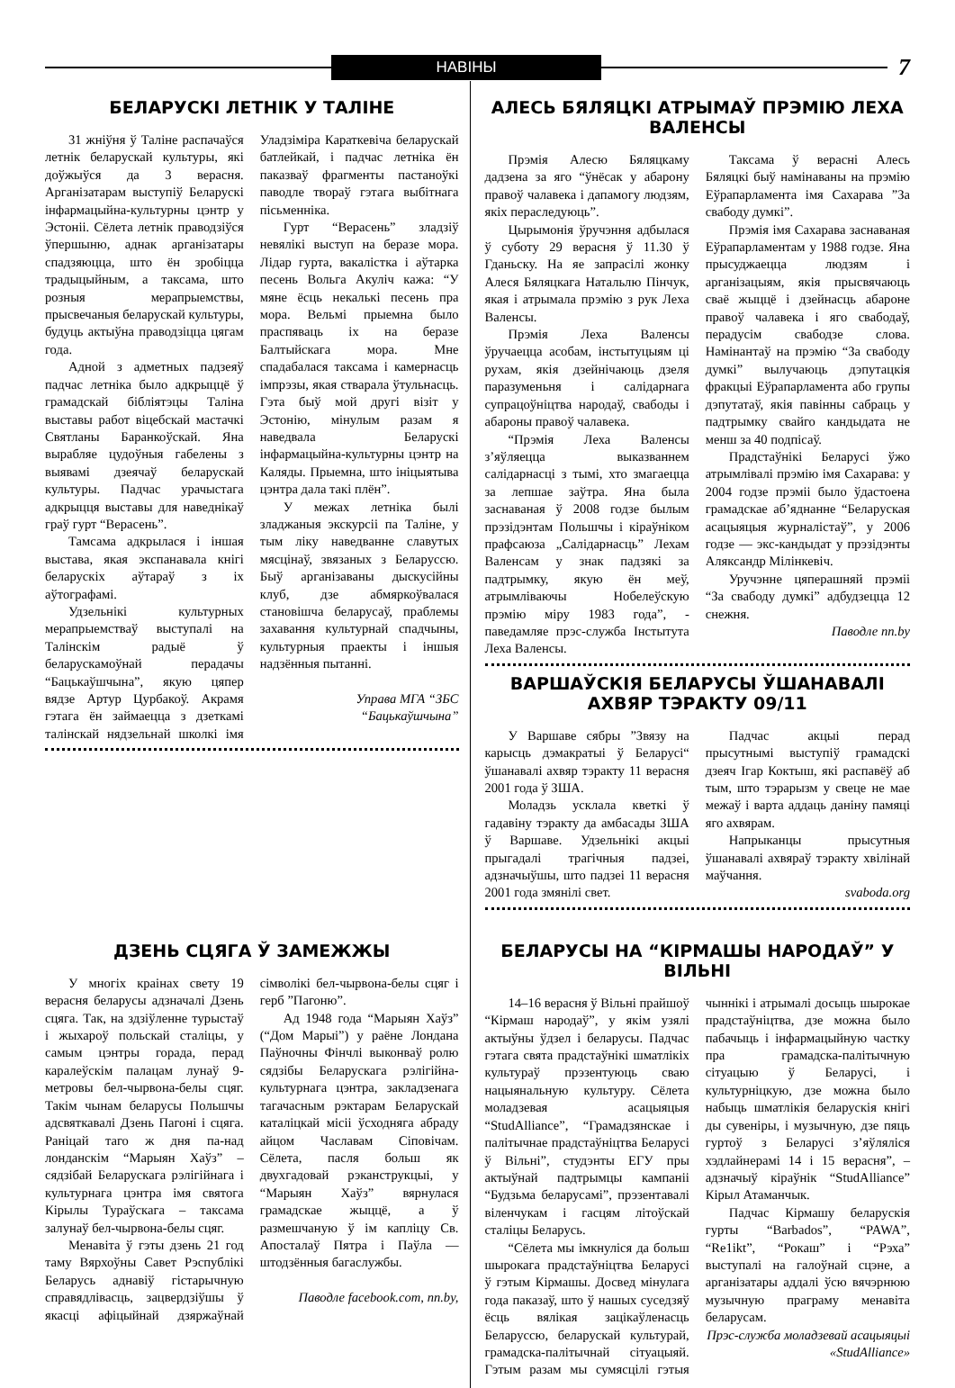НАВІНЫ
7
БЕЛАРУСКІ ЛЕТНІК У ТАЛІНЕ
31 жніўня ў Таліне распачаўся летнік беларускай культуры, які доўжыўся да 3 верасня. Арганізатарам выступіў Беларускі інфармацыйна-культурны цэнтр у Эстоніі. Сёлета летнік праводзіўся ўпершыню, аднак арганізатары спадзяюцца, што ён зробіцца традыцыйным, а таксама, што розныя мерапрыемствы, прысвечаныя беларускай культуры, будуць актыўна праводзіцца цягам года.
Адной з адметных падзеяў падчас летніка было адкрыццё ў грамадскай бібліятэцы Таліна выставы работ віцебскай мастачкі Святланы Баранкоўскай. Яна вырабляе цудоўныя габелены з выявамі дзеячаў беларускай культуры. Падчас урачыстага адкрыцця выставы для наведнікаў граў гурт “Верасень”.
Тамсама адкрылася і іншая выстава, якая экспанавала кнігі беларускіх аўтараў з іх аўтографамі.
Удзельнікі культурных мерапрыемстваў выступалі на Талінскім радыё ў беларускамоўнай перадачы “Бацькаўшчына”, якую цяпер вядзе Артур Цурбакоў. Акрамя гэтага ён займаецца з дзеткамі талінскай нядзельнай школкі імя Уладзіміра Караткевіча беларускай батлейкай, і падчас летніка ён паказваў фрагменты пастаноўкі паводле твораў гэтага выбітнага пісьменніка.
Гурт “Верасень” зладзіў невялікі выступ на беразе мора. Лідар гурта, вакалістка і аўтарка песень Вольга Акуліч кажа: “У мяне ёсць некалькі песень пра мора. Вельмі прыемна было праспяваць іх на беразе Балтыйскага мора. Мне спадабалася таксама і камернасць імпрэзы, якая стварала ўтульнасць. Гэта быў мой другі візіт у Эстонію, мінулым разам я наведвала Беларускі інфармацыйна-культурны цэнтр на Каляды. Прыемна, што ініцыятыва цэнтра дала такі плён”.
У межах летніка былі зладжаныя экскурсіі па Таліне, у тым ліку наведванне славутых мясцінаў, звязаных з Беларуссю. Быў арганізаваны дыскусійны клуб, дзе абмяркоўвалася становішча беларусаў, праблемы захавання культурнай спадчыны, культурныя праекты і іншыя надзённыя пытанні.
Управа МГА “ЗБС “Бацькаўшчына”
АЛЕСЬ БЯЛЯЦКІ АТРЫМАЎ ПРЭМІЮ ЛЕХА ВАЛЕНСЫ
Прэмія Алесю Бяляцкаму дадзена за яго “ўнёсак у абарону правоў чалавека і дапамогу людзям, якіх пераследуюць”.
Цырымонія ўручэння адбылася ў суботу 29 верасня ў 11.30 ў Гданьску. На яе запрасілі жонку Алеся Бяляцкага Натальлю Пінчук, якая і атрымала прэмію з рук Леха Валенсы.
Прэмія Леха Валенсы ўручаецца асобам, інстытуцыям ці рухам, якія дзейнічаюць дзеля паразуменьня і салідарнага супрацоўніцтва народаў, свабоды і абароны правоў чалавека.
“Прэмія Леха Валенсы з’яўляецца выказваннем салідарнасці з тымі, хто змагаецца за лепшае заўтра. Яна была заснаваная ў 2008 годзе былым прэзідэнтам Польшчы і кіраўніком прафсаюза „Салідарнасць” Лехам Валенсам у знак падзякі за падтрымку, якую ён меў, атрымліваючы Нобелеўскую прэмію міру 1983 года”, - паведамляе прэс-служба Інстытута Леха Валенсы.
Таксама ў верасні Алесь Бяляцкі быў намінаваны на прэмію Еўрапарламента імя Сахарава ”За свабоду думкі”.
Прэмія імя Сахарава заснаваная Еўрапарламентам у 1988 годзе. Яна прысуджаецца людзям і арганізацыям, якія прысвячаюць сваё жыццё і дзейнасць абароне правоў чалавека і яго свабодаў, перадусім свабодзе слова. Намінантаў на прэмію “За свабоду думкі” вылучаюць дэпутацкія фракцыі Еўрапарламента або групы дэпутатаў, якія павінны сабраць у падтрымку свайго кандыдата не менш за 40 подпісаў.
Прадстаўнікі Беларусі ўжо атрымлівалі прэмію імя Сахарава: у 2004 годзе прэміі было ўдастоена грамадскае аб’яднанне “Беларуская асацыяцыя журналістаў”, у 2006 годзе — экс-кандыдат у прэзідэнты Аляксандр Мілінкевіч.
Уручэнне цяперашняй прэміі “За свабоду думкі” адбудзецца 12 снежня.
Паводле nn.by
ВАРШАЎСКІЯ БЕЛАРУСЫ ЎШАНАВАЛІ
АХВЯР ТЭРАКТУ 09/11
У Варшаве сябры ”Звязу на карысць дэмакратыі ў Беларусі“ ўшанавалі ахвяр тэракту 11 верасня 2001 года ў ЗША.
Моладзь усклала кветкі ў гадавіну тэракту да амбасады ЗША ў Варшаве. Удзельнікі акцыі прыгадалі трагічныя падзеі, адзначыўшы, што падзеі 11 верасня 2001 года змянілі свет.
Падчас акцыі перад прысутнымі выступіў грамадскі дзеяч Ігар Коктыш, які распавёў аб тым, што тэрарызм у свеце не мае межаў і варта аддаць даніну памяці яго ахвярам.
Напрыканцы прысутныя ўшанавалі ахвяраў тэракту хвілінай маўчання.
svaboda.org
ДЗЕНЬ СЦЯГА Ў ЗАМЕЖЖЫ
У многіх краінах свету 19 верасня беларусы адзначалі Дзень сцяга. Так, на здзіўленне турыстаў і жыхароў польскай сталіцы, у самым цэнтры горада, перад каралеўскім палацам лунаў 9-метровы бел-чырвона-белы сцяг. Такім чынам беларусы Польшчы адсвяткавалі Дзень Пагоні і сцяга. Раніцай таго ж дня па-над лонданскім “Марыян Хаўз” – сядзібай Беларускага рэлігійнага і культурнага цэнтра імя святога Кірылы Тураўскага – таксама залунаў бел-чырвона-белы сцяг.
Менавіта ў гэты дзень 21 год таму Вярхоўны Савет Рэспублікі Беларусь аднавіў гістарычную справядлівасць, зацвердзіўшы ў якасці афіцыйнай дзяржаўнай сімволікі бел-чырвона-белы сцяг і герб ”Пагоню”.
Ад 1948 года “Марыян Хаўз” (“Дом Марыі”) у раёне Лондана Паўночны Фінчлі выконваў ролю сядзібы Беларускага рэлігійна-культурнага цэнтра, закладзенага тагачасным рэктарам Беларускай каталіцкай місіі ўсходняга абраду айцом Чаславам Сіповічам. Сёлета, пасля больш як двухгадовай рэканструкцыі, у “Марыян Хаўз” вярнулася грамадскае жыццё, а ў размешчаную ў ім капліцу Св. Апосталаў Пятра і Паўла — штодзённыя багаслужбы.
Паводле facebook.com, nn.by,
БЕЛАРУСЫ НА “КІРМАШЫ НАРОДАЎ” У ВІЛЬНІ
14–16 верасня ў Вільні прайшоў “Кірмаш народаў”, у якім узялі актыўны ўдзел і беларусы. Падчас гэтага свята прадстаўнікі шматлікіх культураў прэзентуюць сваю нацыянальную культуру. Сёлета моладзевая асацыяцыя “StudAlliance”, “Грамадзянскае і палітычнае прадстаўніцтва Беларусі ў Вільні”, студэнты ЕГУ пры актыўнай падтрымцы кампаніі “Будзьма беларусамі”, прэзентавалі віленчукам і гасцям літоўскай сталіцы Беларусь.
“Сёлета мы імкнуліся да больш шырокага прадстаўніцтва Беларусі ў гэтым Кірмашы. Досвед мінулага года паказаў, што ў нашых суседзяў ёсць вялікая зацікаўленасць Беларуссю, беларускай культурай, грамадска-палітычнай сітуацыяй. Гэтым разам мы сумясцілі гэтыя чыннікі і атрымалі досыць шырокае прадстаўніцтва, дзе можна было пабачыць і інфармацыйную частку пра грамадска-палітычную сітуацыю ў Беларусі, і культурніцкую, дзе можна было набыць шматлікія беларускія кнігі ды сувеніры, і музычную, дзе пяць гуртоў з Беларусі з’яўляліся хэдлайнерамі 14 і 15 верасня”, – адзначыў кіраўнік “StudAlliance” Кірыл Атаманчык.
Падчас Кірмашу беларускія гурты “Barbados”, “PAWA”, “Re1ikt”, “Рокаш” і “Рэха” выступалі на галоўнай сцэне, а арганізатары аддалі ўсю вячэрнюю музычную праграму менавіта беларусам.
Прэс-служба моладзевай асацыяцыі «StudAlliance»